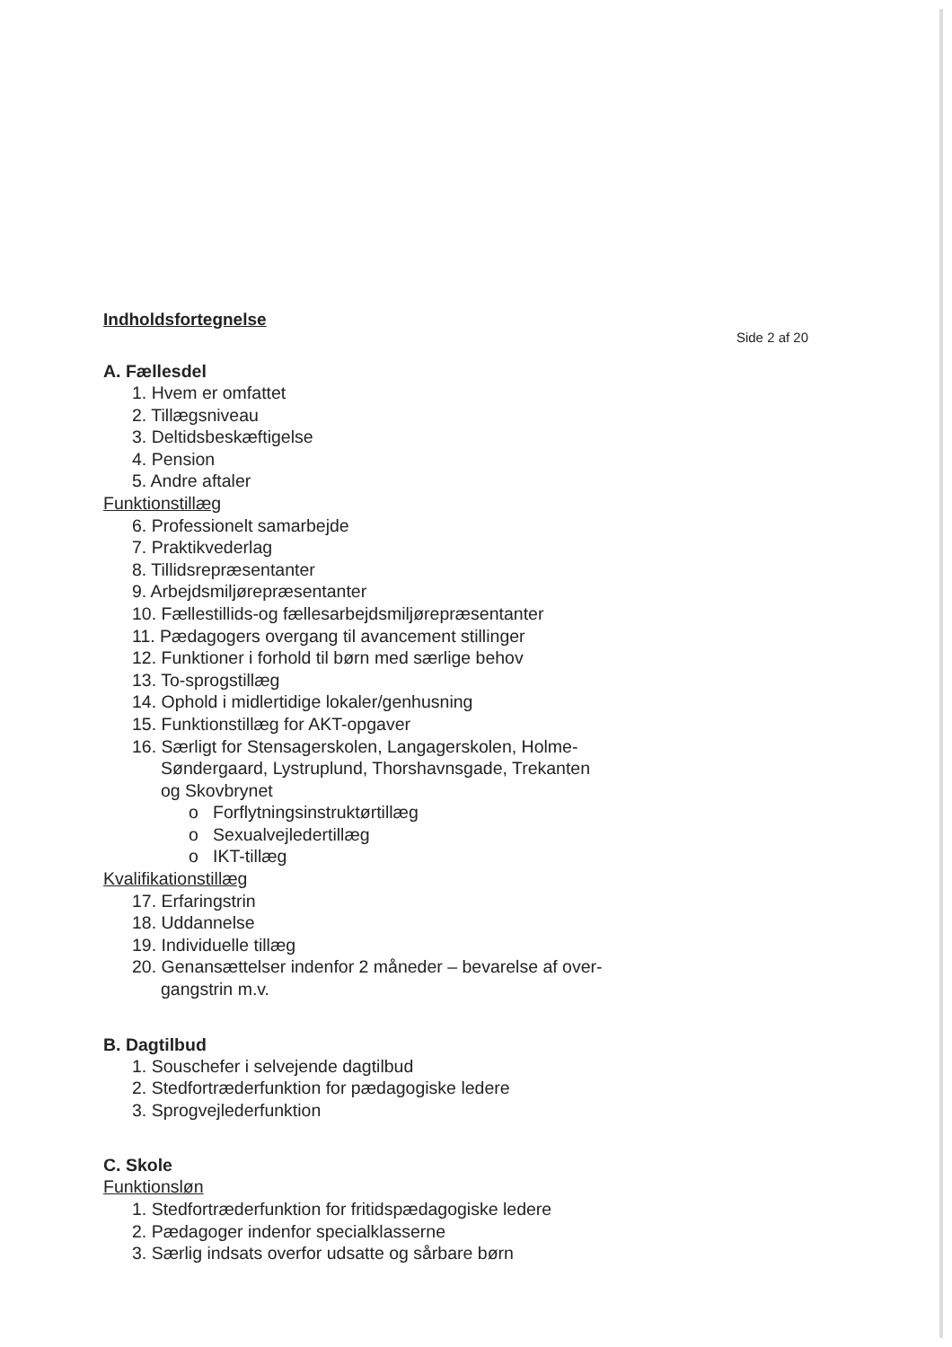Indholdsfortegnelse
Side 2 af 20
A. Fællesdel
1. Hvem er omfattet
2. Tillægsniveau
3. Deltidsbeskæftigelse
4. Pension
5. Andre aftaler
Funktionstillæg
6. Professionelt samarbejde
7. Praktikvederlag
8. Tillidsrepræsentanter
9. Arbejdsmiljørepræsentanter
10. Fællestillids-og fællesarbejdsmiljørepræsentanter
11. Pædagogers overgang til avancement stillinger
12. Funktioner i forhold til børn med særlige behov
13. To-sprogstillæg
14. Ophold i midlertidige lokaler/genhusning
15. Funktionstillæg for AKT-opgaver
16. Særligt for Stensagerskolen, Langagerskolen, Holme-
Søndergaard, Lystruplund, Thorshavnsgade, Trekanten
og Skovbrynet
o Forflytningsinstruktørtillæg
o Sexualvejledertillæg
o IKT-tillæg
Kvalifikationstillæg
17. Erfaringstrin
18. Uddannelse
19. Individuelle tillæg
20. Genansættelser indenfor 2 måneder – bevarelse af over-
gangstrin m.v.
B. Dagtilbud
1. Souschefer i selvejende dagtilbud
2. Stedfortræderfunktion for pædagogiske ledere
3. Sprogvejlederfunktion
C. Skole
Funktionsløn
1. Stedfortræderfunktion for fritidspædagogiske ledere
2. Pædagoger indenfor specialklasserne
3. Særlig indsats overfor udsatte og sårbare børn